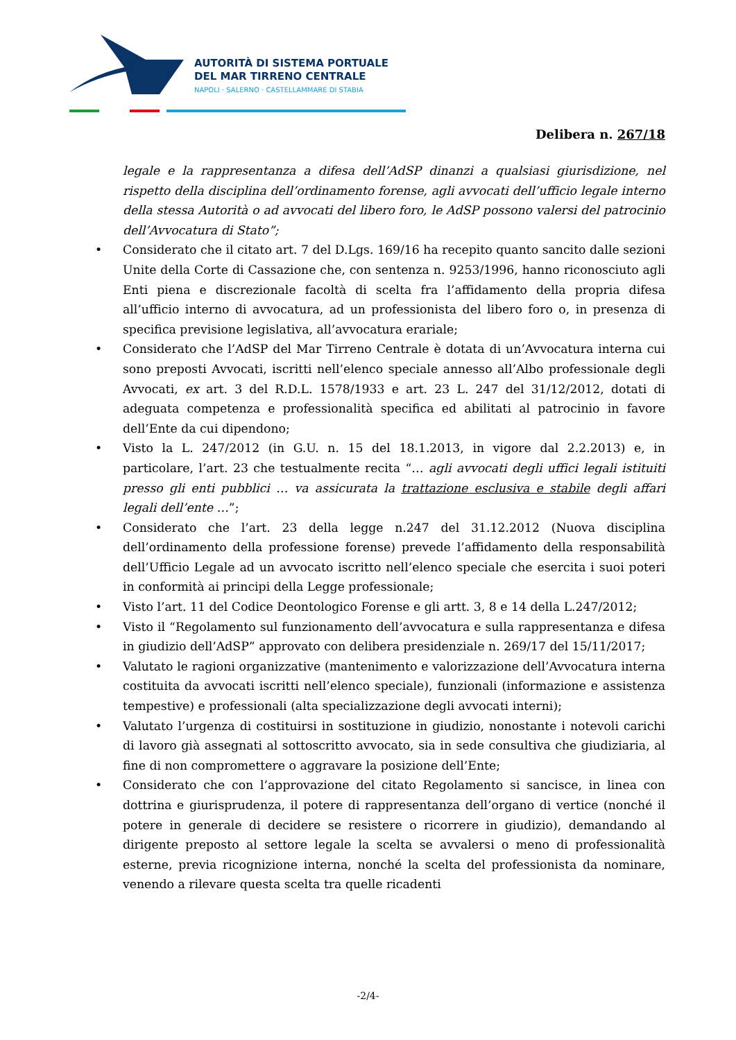AUTORITÀ DI SISTEMA PORTUALE
DEL MAR TIRRENO CENTRALE
NAPOLI · SALERNO · CASTELLAMMARE DI STABIA
Delibera n. 267/18
legale e la rappresentanza a difesa dell’AdSP dinanzi a qualsiasi giurisdizione, nel rispetto della disciplina dell’ordinamento forense, agli avvocati dell’ufficio legale interno della stessa Autorità o ad avvocati del libero foro, le AdSP possono valersi del patrocinio dell’Avvocatura di Stato”;
• Considerato che il citato art. 7 del D.Lgs. 169/16 ha recepito quanto sancito dalle sezioni Unite della Corte di Cassazione che, con sentenza n. 9253/1996, hanno riconosciuto agli Enti piena e discrezionale facoltà di scelta fra l’affidamento della propria difesa all’ufficio interno di avvocatura, ad un professionista del libero foro o, in presenza di specifica previsione legislativa, all’avvocatura erariale;
• Considerato che l’AdSP del Mar Tirreno Centrale è dotata di un’Avvocatura interna cui sono preposti Avvocati, iscritti nell’elenco speciale annesso all’Albo professionale degli Avvocati, ex art. 3 del R.D.L. 1578/1933 e art. 23 L. 247 del 31/12/2012, dotati di adeguata competenza e professionalità specifica ed abilitati al patrocinio in favore dell’Ente da cui dipendono;
• Visto la L. 247/2012 (in G.U. n. 15 del 18.1.2013, in vigore dal 2.2.2013) e, in particolare, l’art. 23 che testualmente recita “… agli avvocati degli uffici legali istituiti presso gli enti pubblici … va assicurata la trattazione esclusiva e stabile degli affari legali dell’ente …”;
• Considerato che l’art. 23 della legge n.247 del 31.12.2012 (Nuova disciplina dell’ordinamento della professione forense) prevede l’affidamento della responsabilità dell’Ufficio Legale ad un avvocato iscritto nell’elenco speciale che esercita i suoi poteri in conformità ai principi della Legge professionale;
• Visto l’art. 11 del Codice Deontologico Forense e gli artt. 3, 8 e 14 della L.247/2012;
• Visto il “Regolamento sul funzionamento dell’avvocatura e sulla rappresentanza e difesa in giudizio dell’AdSP” approvato con delibera presidenziale n. 269/17 del 15/11/2017;
• Valutato le ragioni organizzative (mantenimento e valorizzazione dell’Avvocatura interna costituita da avvocati iscritti nell’elenco speciale), funzionali (informazione e assistenza tempestive) e professionali (alta specializzazione degli avvocati interni);
• Valutato l’urgenza di costituirsi in sostituzione in giudizio, nonostante i notevoli carichi di lavoro già assegnati al sottoscritto avvocato, sia in sede consultiva che giudiziaria, al fine di non compromettere o aggravare la posizione dell’Ente;
• Considerato che con l’approvazione del citato Regolamento si sancisce, in linea con dottrina e giurisprudenza, il potere di rappresentanza dell’organo di vertice (nonché il potere in generale di decidere se resistere o ricorrere in giudizio), demandando al dirigente preposto al settore legale la scelta se avvalersi o meno di professionalità esterne, previa ricognizione interna, nonché la scelta del professionista da nominare, venendo a rilevare questa scelta tra quelle ricadenti
-2/4-